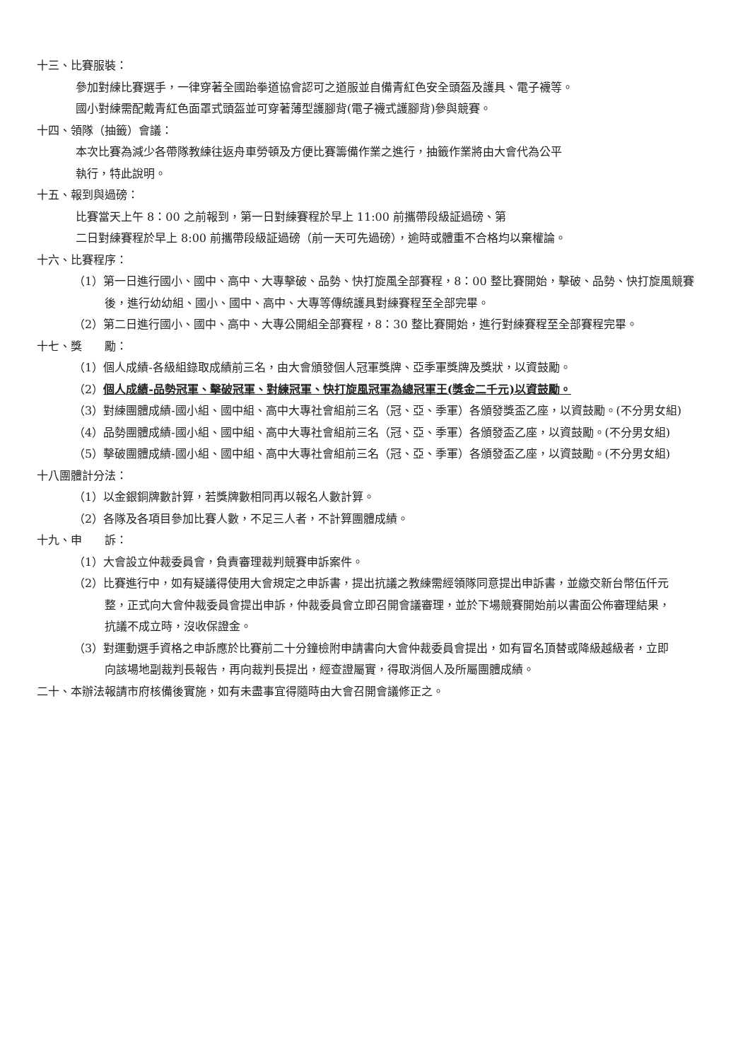十三、比賽服裝：
參加對練比賽選手，一律穿著全國跆拳道協會認可之道服並自備青紅色安全頭盔及護具、電子襪等。
國小對練需配戴青紅色面罩式頭盔並可穿著薄型護腳背(電子襪式護腳背)參與競賽。
十四、領隊（抽籤）會議：
本次比賽為減少各帶隊教練往返舟車勞頓及方便比賽籌備作業之進行，抽籤作業將由大會代為公平
執行，特此說明。
十五、報到與過磅：
比賽當天上午 8：00 之前報到，第一日對練賽程於早上 11:00 前攜帶段級証過磅、第
二日對練賽程於早上 8:00 前攜帶段級証過磅（前一天可先過磅），逾時或體重不合格均以棄權論。
十六、比賽程序：
（1）第一日進行國小、國中、高中、大專擊破、品勢、快打旋風全部賽程，8：00 整比賽開始，擊破、品勢、快打旋風競賽後，進行幼幼組、國小、國中、高中、大專等傳統護具對練賽程至全部完畢。
（2）第二日進行國小、國中、高中、大專公開組全部賽程，8：30 整比賽開始，進行對練賽程至全部賽程完畢。
十七、獎　　勵：
（1）個人成績-各級組錄取成績前三名，由大會頒發個人冠軍獎牌、亞季軍獎牌及獎狀，以資鼓勵。
（2）個人成績-品勢冠軍、擊破冠軍、對練冠軍、快打旋風冠軍為總冠軍王(獎金二千元)以資鼓勵。
（3）對練團體成績-國小組、國中組、高中大專社會組前三名（冠、亞、季軍）各頒發獎盃乙座，以資鼓勵。(不分男女組)
（4）品勢團體成績-國小組、國中組、高中大專社會組前三名（冠、亞、季軍）各頒發盃乙座，以資鼓勵。(不分男女組)
（5）擊破團體成績-國小組、國中組、高中大專社會組前三名（冠、亞、季軍）各頒發盃乙座，以資鼓勵。(不分男女組)
十八團體計分法：
（1）以金銀銅牌數計算，若獎牌數相同再以報名人數計算。
（2）各隊及各項目參加比賽人數，不足三人者，不計算團體成績。
十九、申　　訴：
（1）大會設立仲裁委員會，負責審理裁判競賽申訴案件。
（2）比賽進行中，如有疑議得使用大會規定之申訴書，提出抗議之教練需經領隊同意提出申訴書，並繳交新台幣伍仟元整，正式向大會仲裁委員會提出申訴，仲裁委員會立即召開會議審理，並於下場競賽開始前以書面公佈審理結果，抗議不成立時，沒收保證金。
（3）對運動選手資格之申訴應於比賽前二十分鐘檢附申請書向大會仲裁委員會提出，如有冒名頂替或降級越級者，立即向該場地副裁判長報告，再向裁判長提出，經查證屬實，得取消個人及所屬團體成績。
二十、本辦法報請市府核備後實施，如有未盡事宜得隨時由大會召開會議修正之。